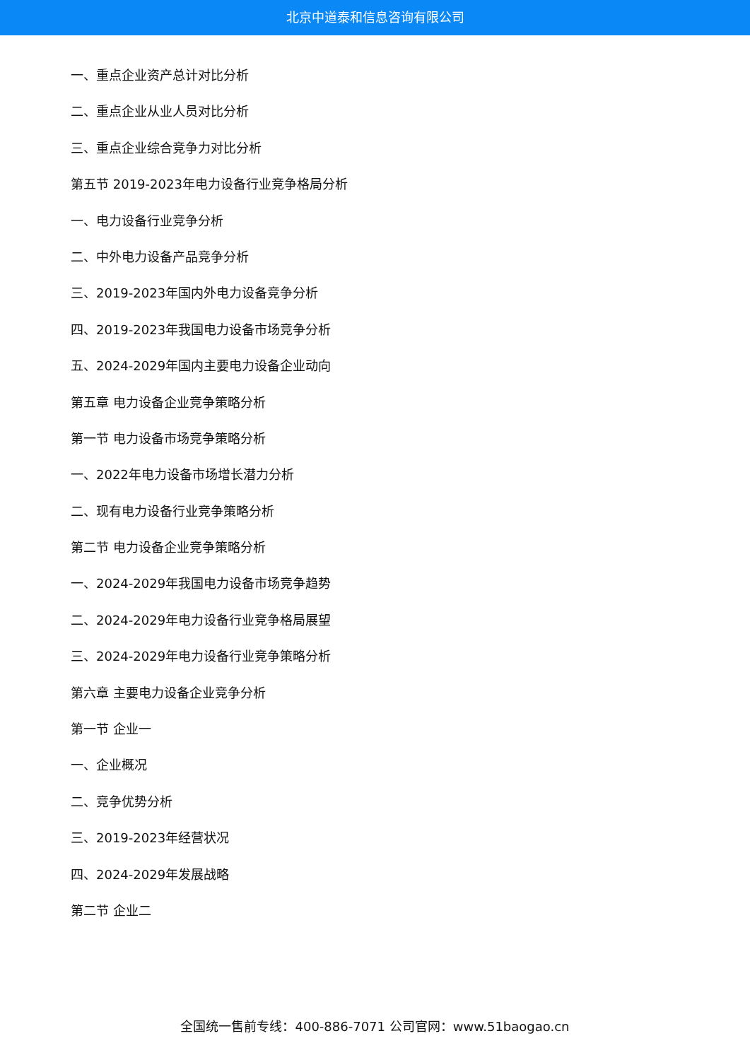北京中道泰和信息咨询有限公司
一、重点企业资产总计对比分析
二、重点企业从业人员对比分析
三、重点企业综合竞争力对比分析
第五节 2019-2023年电力设备行业竞争格局分析
一、电力设备行业竞争分析
二、中外电力设备产品竞争分析
三、2019-2023年国内外电力设备竞争分析
四、2019-2023年我国电力设备市场竞争分析
五、2024-2029年国内主要电力设备企业动向
第五章 电力设备企业竞争策略分析
第一节 电力设备市场竞争策略分析
一、2022年电力设备市场增长潜力分析
二、现有电力设备行业竞争策略分析
第二节 电力设备企业竞争策略分析
一、2024-2029年我国电力设备市场竞争趋势
二、2024-2029年电力设备行业竞争格局展望
三、2024-2029年电力设备行业竞争策略分析
第六章 主要电力设备企业竞争分析
第一节 企业一
一、企业概况
二、竞争优势分析
三、2019-2023年经营状况
四、2024-2029年发展战略
第二节 企业二
全国统一售前专线：400-886-7071 公司官网：www.51baogao.cn